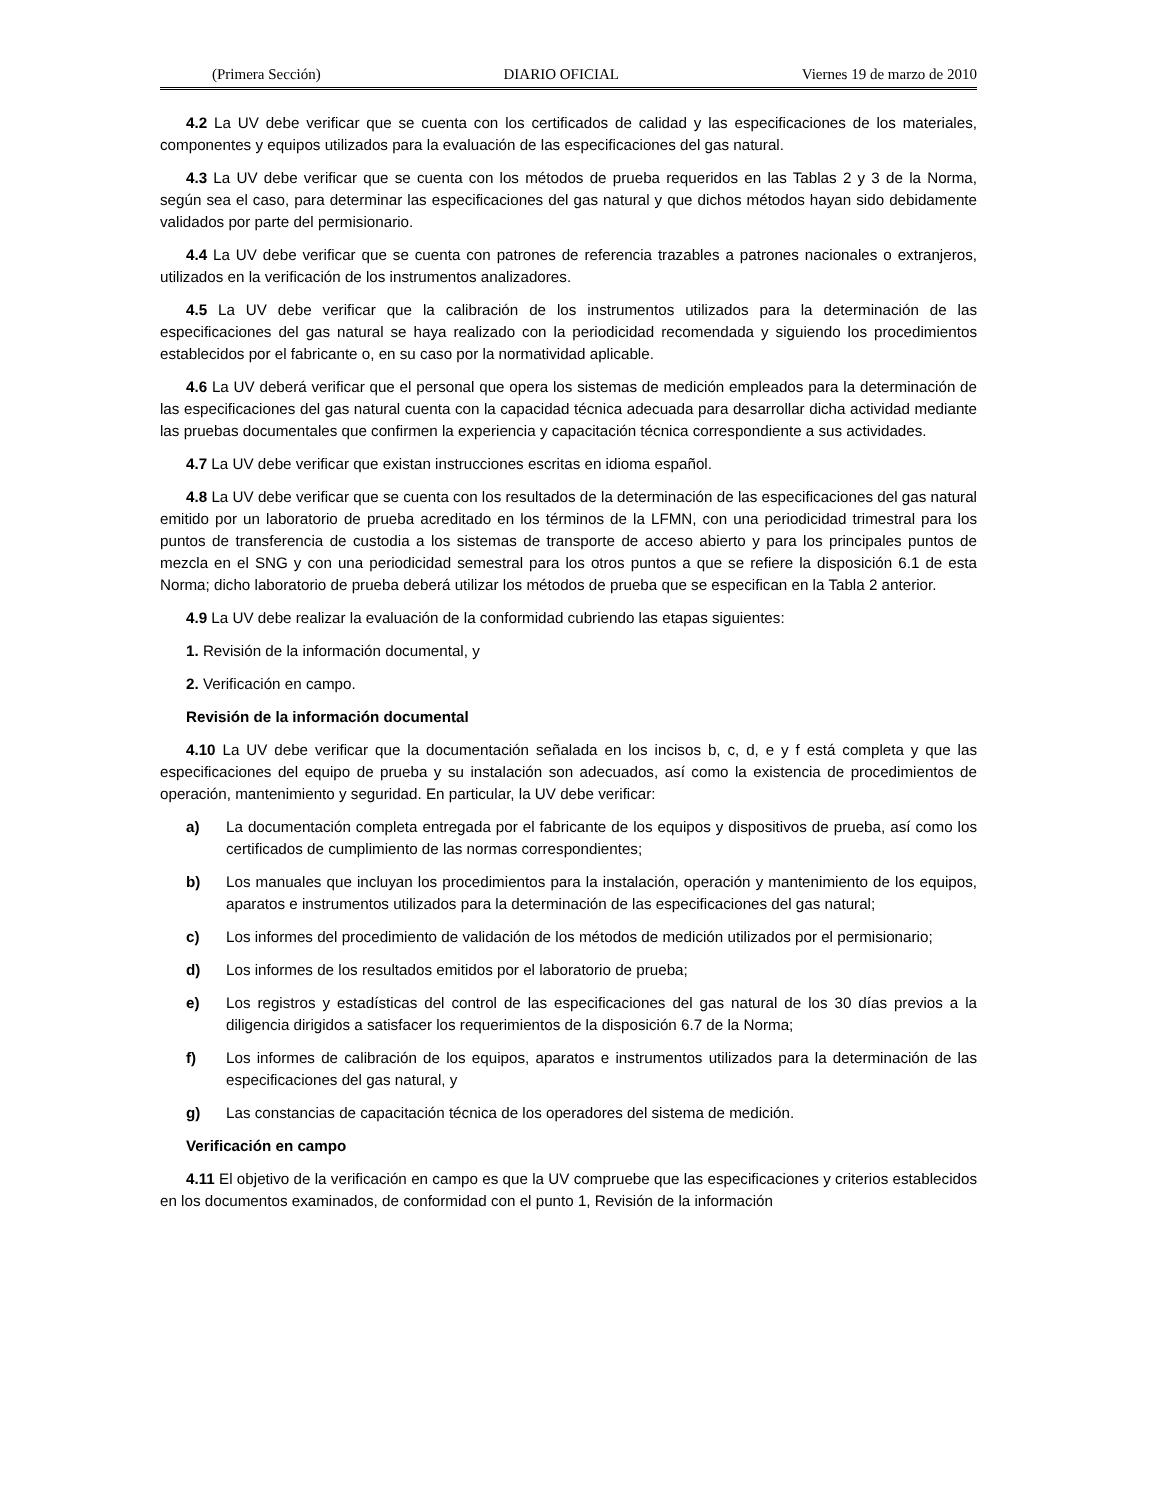(Primera Sección) DIARIO OFICIAL Viernes 19 de marzo de 2010
4.2 La UV debe verificar que se cuenta con los certificados de calidad y las especificaciones de los materiales, componentes y equipos utilizados para la evaluación de las especificaciones del gas natural.
4.3 La UV debe verificar que se cuenta con los métodos de prueba requeridos en las Tablas 2 y 3 de la Norma, según sea el caso, para determinar las especificaciones del gas natural y que dichos métodos hayan sido debidamente validados por parte del permisionario.
4.4 La UV debe verificar que se cuenta con patrones de referencia trazables a patrones nacionales o extranjeros, utilizados en la verificación de los instrumentos analizadores.
4.5 La UV debe verificar que la calibración de los instrumentos utilizados para la determinación de las especificaciones del gas natural se haya realizado con la periodicidad recomendada y siguiendo los procedimientos establecidos por el fabricante o, en su caso por la normatividad aplicable.
4.6 La UV deberá verificar que el personal que opera los sistemas de medición empleados para la determinación de las especificaciones del gas natural cuenta con la capacidad técnica adecuada para desarrollar dicha actividad mediante las pruebas documentales que confirmen la experiencia y capacitación técnica correspondiente a sus actividades.
4.7 La UV debe verificar que existan instrucciones escritas en idioma español.
4.8 La UV debe verificar que se cuenta con los resultados de la determinación de las especificaciones del gas natural emitido por un laboratorio de prueba acreditado en los términos de la LFMN, con una periodicidad trimestral para los puntos de transferencia de custodia a los sistemas de transporte de acceso abierto y para los principales puntos de mezcla en el SNG y con una periodicidad semestral para los otros puntos a que se refiere la disposición 6.1 de esta Norma; dicho laboratorio de prueba deberá utilizar los métodos de prueba que se especifican en la Tabla 2 anterior.
4.9 La UV debe realizar la evaluación de la conformidad cubriendo las etapas siguientes:
1. Revisión de la información documental, y
2. Verificación en campo.
Revisión de la información documental
4.10 La UV debe verificar que la documentación señalada en los incisos b, c, d, e y f está completa y que las especificaciones del equipo de prueba y su instalación son adecuados, así como la existencia de procedimientos de operación, mantenimiento y seguridad. En particular, la UV debe verificar:
a) La documentación completa entregada por el fabricante de los equipos y dispositivos de prueba, así como los certificados de cumplimiento de las normas correspondientes;
b) Los manuales que incluyan los procedimientos para la instalación, operación y mantenimiento de los equipos, aparatos e instrumentos utilizados para la determinación de las especificaciones del gas natural;
c) Los informes del procedimiento de validación de los métodos de medición utilizados por el permisionario;
d) Los informes de los resultados emitidos por el laboratorio de prueba;
e) Los registros y estadísticas del control de las especificaciones del gas natural de los 30 días previos a la diligencia dirigidos a satisfacer los requerimientos de la disposición 6.7 de la Norma;
f) Los informes de calibración de los equipos, aparatos e instrumentos utilizados para la determinación de las especificaciones del gas natural, y
g) Las constancias de capacitación técnica de los operadores del sistema de medición.
Verificación en campo
4.11 El objetivo de la verificación en campo es que la UV compruebe que las especificaciones y criterios establecidos en los documentos examinados, de conformidad con el punto 1, Revisión de la información